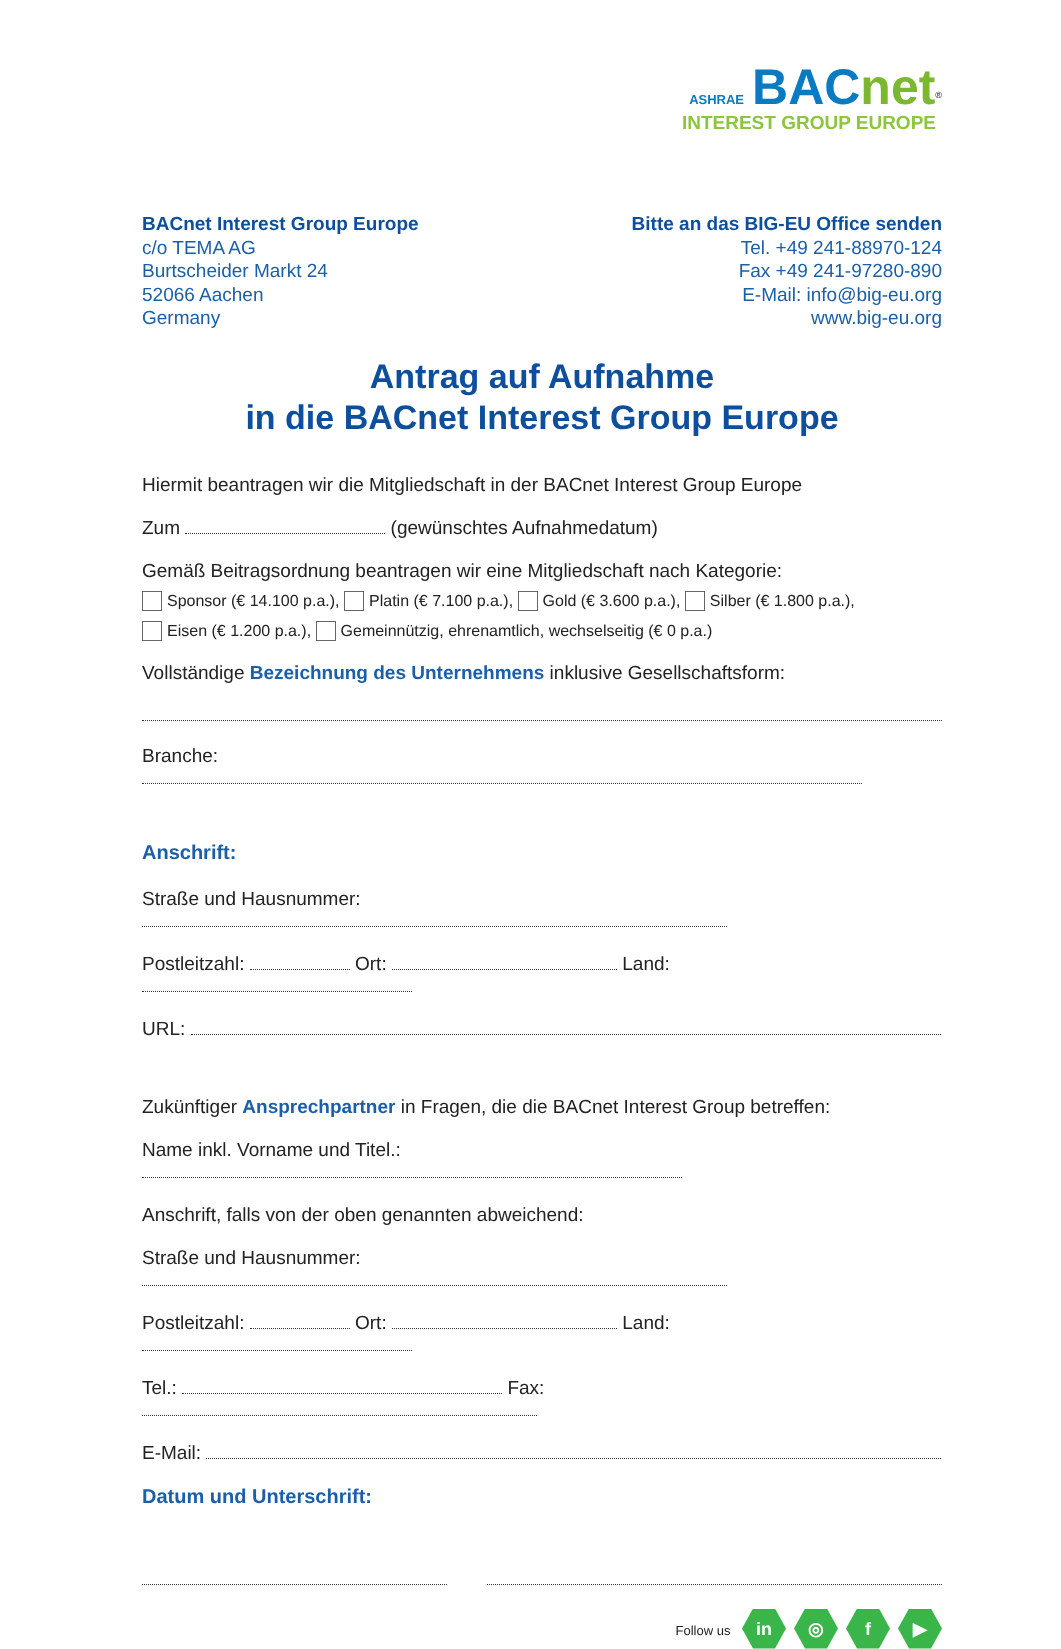ASHRAE BACnet<sup>®</sup>
INTEREST GROUP EUROPE
BACnet Interest Group Europe
c/o TEMA AG
Burtscheider Markt 24
52066 Aachen
Germany
Bitte an das BIG-EU Office senden
Tel. +49 241-88970-124
Fax +49 241-97280-890
E-Mail: info@big-eu.org
www.big-eu.org
Antrag auf Aufnahme
in die BACnet Interest Group Europe
Hiermit beantragen wir die Mitgliedschaft in der BACnet Interest Group Europe
Zum (gewünschtes Aufnahmedatum)
Gemäß Beitragsordnung beantragen wir eine Mitgliedschaft nach Kategorie:
Sponsor (€ 14.100 p.a.), Platin (€ 7.100 p.a.), Gold (€ 3.600 p.a.), Silber (€ 1.800 p.a.),
Eisen (€ 1.200 p.a.), Gemeinnützig, ehrenamtlich, wechselseitig (€ 0 p.a.)
Vollständige Bezeichnung des Unternehmens inklusive Gesellschaftsform:
Branche:
Anschrift:
Straße und Hausnummer:
Postleitzahl: Ort: Land:
URL:
Zukünftiger Ansprechpartner in Fragen, die die BACnet Interest Group betreffen:
Name inkl. Vorname und Titel.:
Anschrift, falls von der oben genannten abweichend:
Straße und Hausnummer:
Postleitzahl: Ort: Land:
Tel.: Fax:
E-Mail:
Datum und Unterschrift:
Follow us in ◎ f ▶